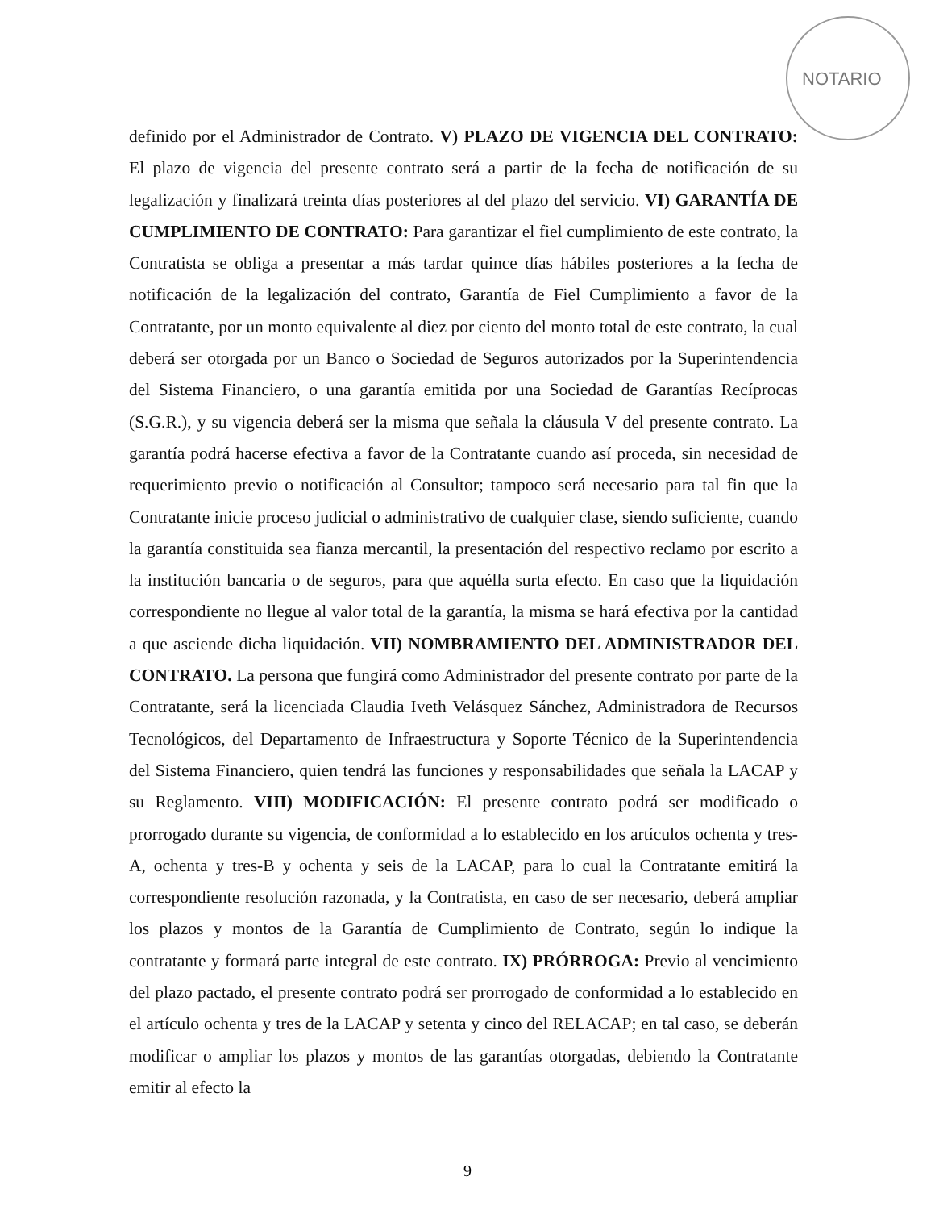NOTARIO
definido por el Administrador de Contrato. V) PLAZO DE VIGENCIA DEL CONTRATO: El plazo de vigencia del presente contrato será a partir de la fecha de notificación de su legalización y finalizará treinta días posteriores al del plazo del servicio. VI) GARANTÍA DE CUMPLIMIENTO DE CONTRATO: Para garantizar el fiel cumplimiento de este contrato, la Contratista se obliga a presentar a más tardar quince días hábiles posteriores a la fecha de notificación de la legalización del contrato, Garantía de Fiel Cumplimiento a favor de la Contratante, por un monto equivalente al diez por ciento del monto total de este contrato, la cual deberá ser otorgada por un Banco o Sociedad de Seguros autorizados por la Superintendencia del Sistema Financiero, o una garantía emitida por una Sociedad de Garantías Recíprocas (S.G.R.), y su vigencia deberá ser la misma que señala la cláusula V del presente contrato. La garantía podrá hacerse efectiva a favor de la Contratante cuando así proceda, sin necesidad de requerimiento previo o notificación al Consultor; tampoco será necesario para tal fin que la Contratante inicie proceso judicial o administrativo de cualquier clase, siendo suficiente, cuando la garantía constituida sea fianza mercantil, la presentación del respectivo reclamo por escrito a la institución bancaria o de seguros, para que aquélla surta efecto. En caso que la liquidación correspondiente no llegue al valor total de la garantía, la misma se hará efectiva por la cantidad a que asciende dicha liquidación. VII) NOMBRAMIENTO DEL ADMINISTRADOR DEL CONTRATO. La persona que fungirá como Administrador del presente contrato por parte de la Contratante, será la licenciada Claudia Iveth Velásquez Sánchez, Administradora de Recursos Tecnológicos, del Departamento de Infraestructura y Soporte Técnico de la Superintendencia del Sistema Financiero, quien tendrá las funciones y responsabilidades que señala la LACAP y su Reglamento. VIII) MODIFICACIÓN: El presente contrato podrá ser modificado o prorrogado durante su vigencia, de conformidad a lo establecido en los artículos ochenta y tres-A, ochenta y tres-B y ochenta y seis de la LACAP, para lo cual la Contratante emitirá la correspondiente resolución razonada, y la Contratista, en caso de ser necesario, deberá ampliar los plazos y montos de la Garantía de Cumplimiento de Contrato, según lo indique la contratante y formará parte integral de este contrato. IX) PRÓRROGA: Previo al vencimiento del plazo pactado, el presente contrato podrá ser prorrogado de conformidad a lo establecido en el artículo ochenta y tres de la LACAP y setenta y cinco del RELACAP; en tal caso, se deberán modificar o ampliar los plazos y montos de las garantías otorgadas, debiendo la Contratante emitir al efecto la
9